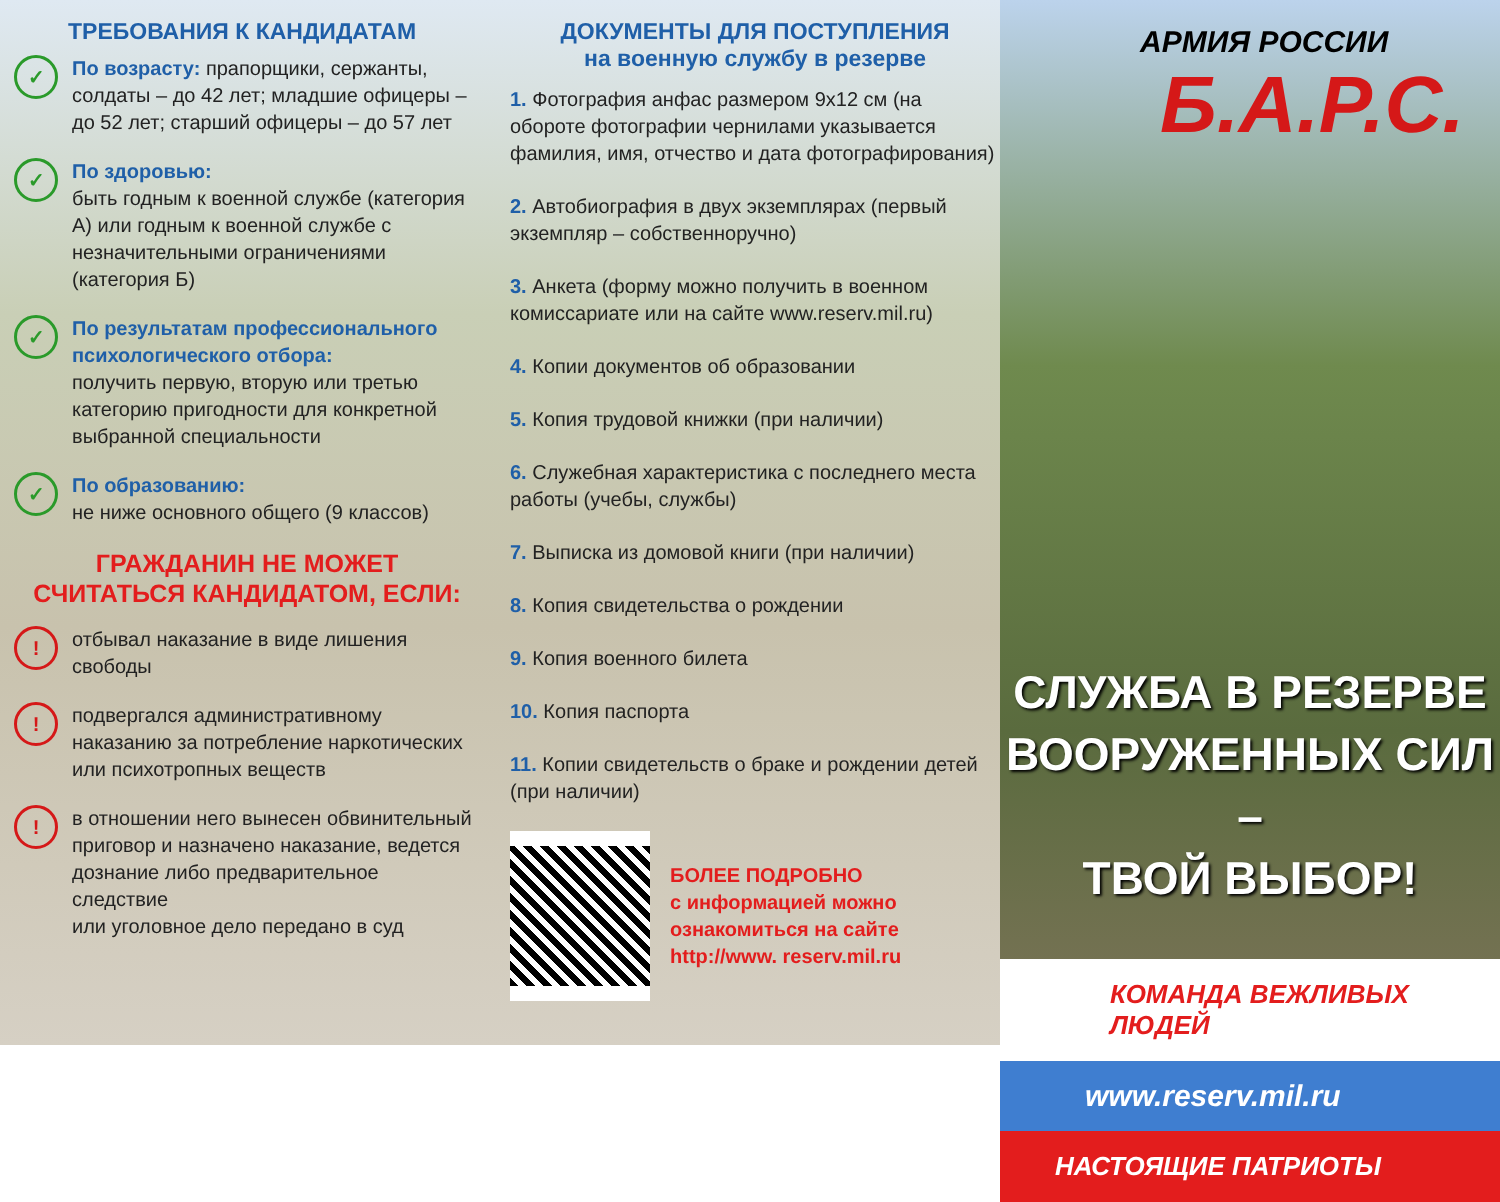ТРЕБОВАНИЯ К КАНДИДАТАМ
✓
По возрасту: прапорщики, сержанты, солдаты – до 42 лет; младшие офицеры – до 52 лет; старший офицеры – до 57 лет
✓
По здоровью:
быть годным к военной службе (категория А) или годным к военной службе с незначительными ограничениями (категория Б)
✓
По результатам профессионального психологического отбора:
получить первую, вторую или третью категорию пригодности для конкретной выбранной специальности
✓
По образованию:
не ниже основного общего (9 классов)
ГРАЖДАНИН НЕ МОЖЕТ
СЧИТАТЬСЯ КАНДИДАТОМ, ЕСЛИ:
!
отбывал наказание в виде лишения свободы
!
подвергался административному наказанию за потребление наркотических
или психотропных веществ
!
в отношении него вынесен обвинительный приговор и назначено наказание, ведется дознание либо предварительное следствие
или уголовное дело передано в суд
ДОКУМЕНТЫ ДЛЯ ПОСТУПЛЕНИЯ
на военную службу в резерве
1. Фотография анфас размером 9х12 см (на обороте фотографии чернилами указывается фамилия, имя, отчество и дата фотографирования)
2. Автобиография в двух экземплярах (первый экземпляр – собственноручно)
3. Анкета (форму можно получить в военном комиссариате или на сайте www.reserv.mil.ru)
4. Копии документов об образовании
5. Копия трудовой книжки (при наличии)
6. Служебная характеристика с последнего места работы (учебы, службы)
7. Выписка из домовой книги (при наличии)
8. Копия свидетельства о рождении
9. Копия военного билета
10. Копия паспорта
11. Копии свидетельств о браке и рождении детей (при наличии)
БОЛЕЕ ПОДРОБНО
с информацией можно ознакомиться на сайте http://www. reserv.mil.ru
АРМИЯ РОССИИ
Б.А.Р.С.
СЛУЖБА В РЕЗЕРВЕ
ВООРУЖЕННЫХ СИЛ –
ТВОЙ ВЫБОР!
КОМАНДА ВЕЖЛИВЫХ ЛЮДЕЙ
www.reserv.mil.ru
НАСТОЯЩИЕ ПАТРИОТЫ